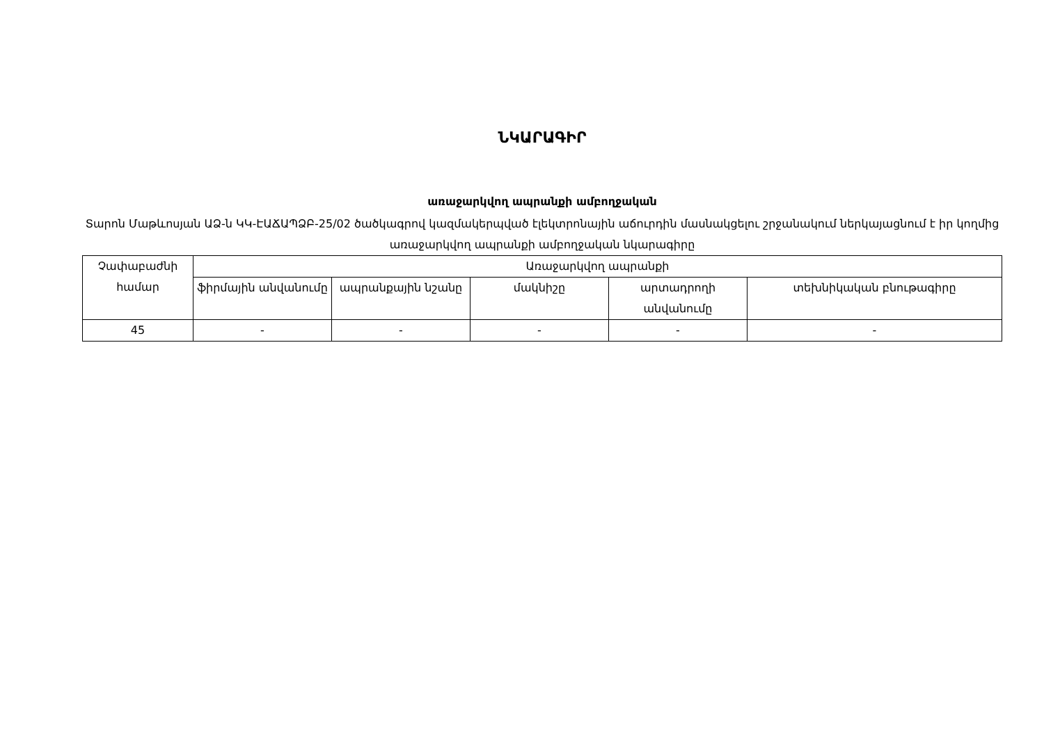ՆԿԱՐԱԳԻՐ
առաջարկվող ապրանքի ամբողջական
Տարոն Մաթևոսյան ԱՁ-ն ԿԿ-ԷԱՃԱՊՁԲ-25/02 ծածկագրով կազմակերպված էլեկտրոնային աճուրդին մասնակցելու շրջանակում ներկայացնում է իր կողմից առաջարկվող ապրանքի ամբողջական նկարագիրը
| Չափաբաժնի համար | Առաջարկվող ապրանքի | | | | |
| --- | --- | --- | --- | --- | --- |
| | ֆիրմային անվանումը | ապրանքային նշանը | մակնիշը | արտադրողի անվանումը | տեխնիկական բնութագիրը |
| 45 | - | - | - | - | - |